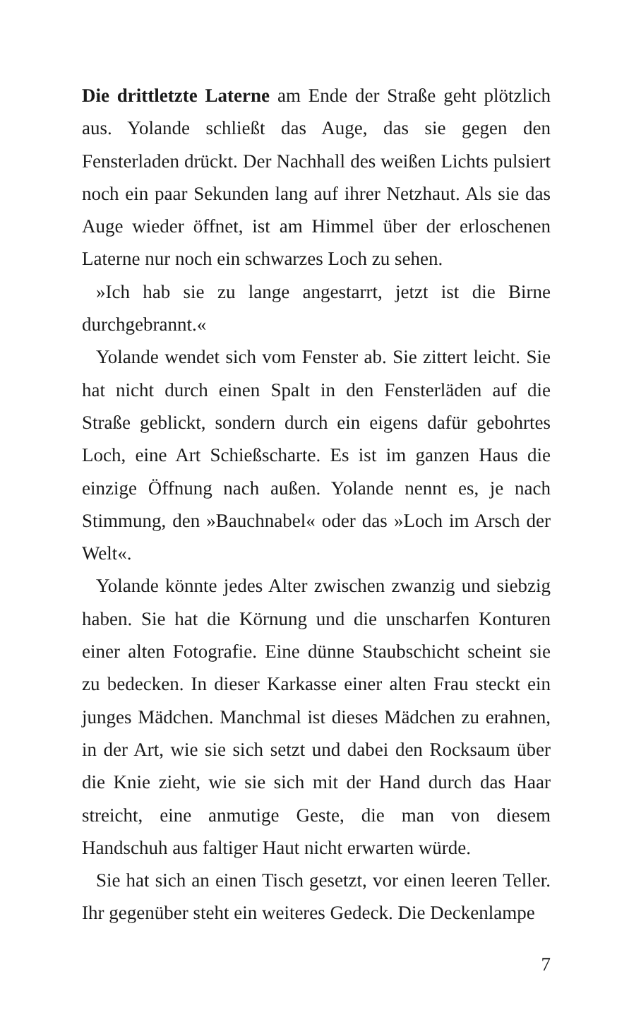Die drittletzte Laterne am Ende der Straße geht plötzlich aus. Yolande schließt das Auge, das sie gegen den Fensterladen drückt. Der Nachhall des weißen Lichts pulsiert noch ein paar Sekunden lang auf ihrer Netzhaut. Als sie das Auge wieder öffnet, ist am Himmel über der erloschenen Laterne nur noch ein schwarzes Loch zu sehen.
»Ich hab sie zu lange angestarrt, jetzt ist die Birne durchgebrannt.«
Yolande wendet sich vom Fenster ab. Sie zittert leicht. Sie hat nicht durch einen Spalt in den Fensterläden auf die Straße geblickt, sondern durch ein eigens dafür gebohrtes Loch, eine Art Schießscharte. Es ist im ganzen Haus die einzige Öffnung nach außen. Yolande nennt es, je nach Stimmung, den »Bauchnabel« oder das »Loch im Arsch der Welt«.
Yolande könnte jedes Alter zwischen zwanzig und siebzig haben. Sie hat die Körnung und die unscharfen Konturen einer alten Fotografie. Eine dünne Staubschicht scheint sie zu bedecken. In dieser Karkasse einer alten Frau steckt ein junges Mädchen. Manchmal ist dieses Mädchen zu erahnen, in der Art, wie sie sich setzt und dabei den Rocksaum über die Knie zieht, wie sie sich mit der Hand durch das Haar streicht, eine anmutige Geste, die man von diesem Handschuh aus faltiger Haut nicht erwarten würde.
Sie hat sich an einen Tisch gesetzt, vor einen leeren Teller. Ihr gegenüber steht ein weiteres Gedeck. Die Deckenlampe
7